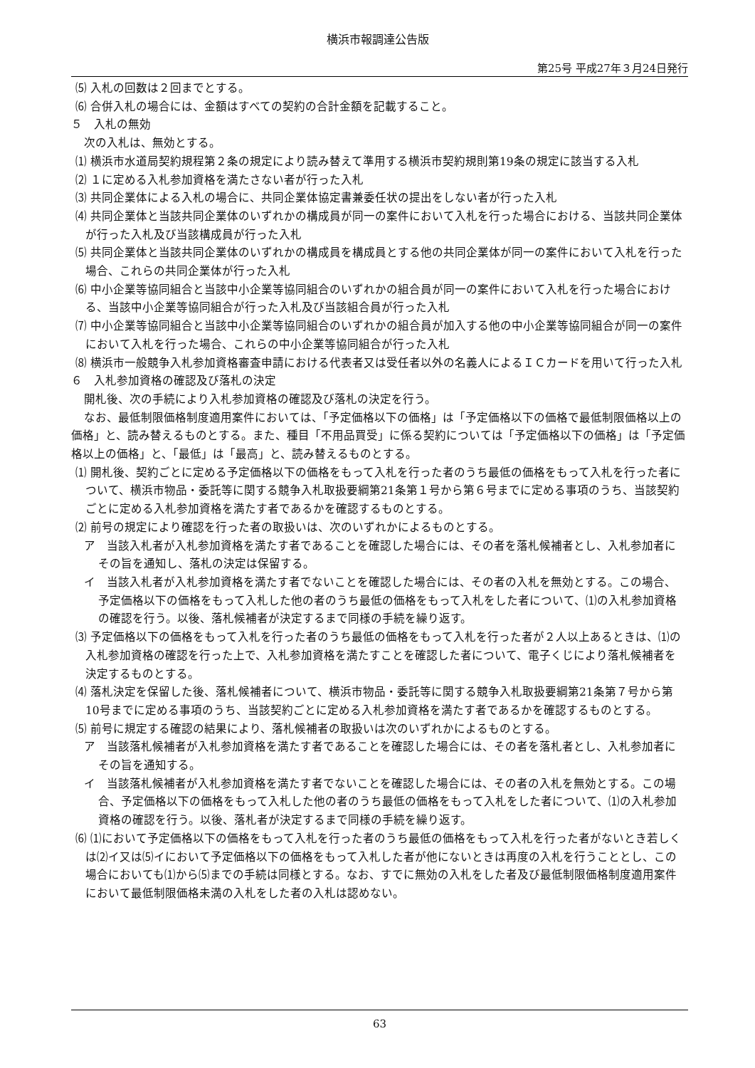横浜市報調達公告版
第25号 平成27年３月24日発行
⑸ 入札の回数は２回までとする。
⑹ 合併入札の場合には、金額はすべての契約の合計金額を記載すること。
５　入札の無効
次の入札は、無効とする。
⑴ 横浜市水道局契約規程第２条の規定により読み替えて準用する横浜市契約規則第19条の規定に該当する入札
⑵ １に定める入札参加資格を満たさない者が行った入札
⑶ 共同企業体による入札の場合に、共同企業体協定書兼委任状の提出をしない者が行った入札
⑷ 共同企業体と当該共同企業体のいずれかの構成員が同一の案件において入札を行った場合における、当該共同企業体が行った入札及び当該構成員が行った入札
⑸ 共同企業体と当該共同企業体のいずれかの構成員を構成員とする他の共同企業体が同一の案件において入札を行った場合、これらの共同企業体が行った入札
⑹ 中小企業等協同組合と当該中小企業等協同組合のいずれかの組合員が同一の案件において入札を行った場合における、当該中小企業等協同組合が行った入札及び当該組合員が行った入札
⑺ 中小企業等協同組合と当該中小企業等協同組合のいずれかの組合員が加入する他の中小企業等協同組合が同一の案件において入札を行った場合、これらの中小企業等協同組合が行った入札
⑻ 横浜市一般競争入札参加資格審査申請における代表者又は受任者以外の名義人によるＩＣカードを用いて行った入札
６　入札参加資格の確認及び落札の決定
開札後、次の手続により入札参加資格の確認及び落札の決定を行う。
なお、最低制限価格制度適用案件においては、「予定価格以下の価格」は「予定価格以下の価格で最低制限価格以上の価格」と、読み替えるものとする。また、種目「不用品買受」に係る契約については「予定価格以下の価格」は「予定価格以上の価格」と、「最低」は「最高」と、読み替えるものとする。
⑴ 開札後、契約ごとに定める予定価格以下の価格をもって入札を行った者のうち最低の価格をもって入札を行った者について、横浜市物品・委託等に関する競争入札取扱要綱第21条第１号から第６号までに定める事項のうち、当該契約ごとに定める入札参加資格を満たす者であるかを確認するものとする。
⑵ 前号の規定により確認を行った者の取扱いは、次のいずれかによるものとする。
ア　当該入札者が入札参加資格を満たす者であることを確認した場合には、その者を落札候補者とし、入札参加者にその旨を通知し、落札の決定は保留する。
イ　当該入札者が入札参加資格を満たす者でないことを確認した場合には、その者の入札を無効とする。この場合、予定価格以下の価格をもって入札した他の者のうち最低の価格をもって入札をした者について、⑴の入札参加資格の確認を行う。以後、落札候補者が決定するまで同様の手続を繰り返す。
⑶ 予定価格以下の価格をもって入札を行った者のうち最低の価格をもって入札を行った者が２人以上あるときは、⑴の入札参加資格の確認を行った上で、入札参加資格を満たすことを確認した者について、電子くじにより落札候補者を決定するものとする。
⑷ 落札決定を保留した後、落札候補者について、横浜市物品・委託等に関する競争入札取扱要綱第21条第７号から第10号までに定める事項のうち、当該契約ごとに定める入札参加資格を満たす者であるかを確認するものとする。
⑸ 前号に規定する確認の結果により、落札候補者の取扱いは次のいずれかによるものとする。
ア　当該落札候補者が入札参加資格を満たす者であることを確認した場合には、その者を落札者とし、入札参加者にその旨を通知する。
イ　当該落札候補者が入札参加資格を満たす者でないことを確認した場合には、その者の入札を無効とする。この場合、予定価格以下の価格をもって入札した他の者のうち最低の価格をもって入札をした者について、⑴の入札参加資格の確認を行う。以後、落札者が決定するまで同様の手続を繰り返す。
⑹ ⑴において予定価格以下の価格をもって入札を行った者のうち最低の価格をもって入札を行った者がないとき若しくは⑵イ又は⑸イにおいて予定価格以下の価格をもって入札した者が他にないときは再度の入札を行うこととし、この場合においても⑴から⑸までの手続は同様とする。なお、すでに無効の入札をした者及び最低制限価格制度適用案件において最低制限価格未満の入札をした者の入札は認めない。
63